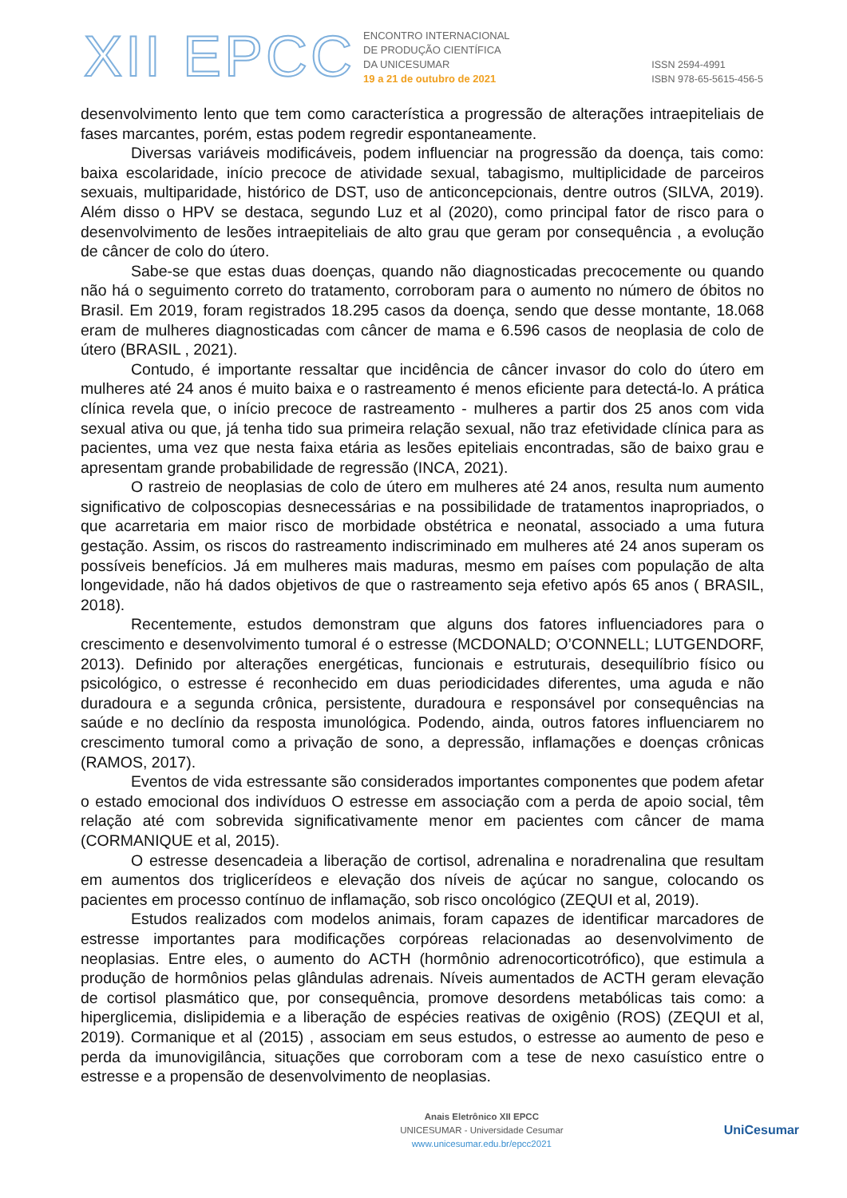XII EPCC
ENCONTRO INTERNACIONAL
DE PRODUÇÃO CIENTÍFICA
DA UNICESUMAR
19 a 21 de outubro de 2021
ISSN 2594-4991
ISBN 978-65-5615-456-5
desenvolvimento lento que tem como característica a progressão de alterações intraepiteliais de fases marcantes, porém, estas podem regredir espontaneamente.
Diversas variáveis modificáveis, podem influenciar na progressão da doença, tais como: baixa escolaridade, início precoce de atividade sexual, tabagismo, multiplicidade de parceiros sexuais, multiparidade, histórico de DST, uso de anticoncepcionais, dentre outros (SILVA, 2019). Além disso o HPV se destaca, segundo Luz et al (2020), como principal fator de risco para o desenvolvimento de lesões intraepiteliais de alto grau que geram por consequência , a evolução de câncer de colo do útero.
Sabe-se que estas duas doenças, quando não diagnosticadas precocemente ou quando não há o seguimento correto do tratamento, corroboram para o aumento no número de óbitos no Brasil. Em 2019, foram registrados 18.295 casos da doença, sendo que desse montante, 18.068 eram de mulheres diagnosticadas com câncer de mama e 6.596 casos de neoplasia de colo de útero (BRASIL , 2021).
Contudo, é importante ressaltar que incidência de câncer invasor do colo do útero em mulheres até 24 anos é muito baixa e o rastreamento é menos eficiente para detectá-lo. A prática clínica revela que, o início precoce de rastreamento - mulheres a partir dos 25 anos com vida sexual ativa ou que, já tenha tido sua primeira relação sexual, não traz efetividade clínica para as pacientes, uma vez que nesta faixa etária as lesões epiteliais encontradas, são de baixo grau e apresentam grande probabilidade de regressão (INCA, 2021).
O rastreio de neoplasias de colo de útero em mulheres até 24 anos, resulta num aumento significativo de colposcopias desnecessárias e na possibilidade de tratamentos inapropriados, o que acarretaria em maior risco de morbidade obstétrica e neonatal, associado a uma futura gestação. Assim, os riscos do rastreamento indiscriminado em mulheres até 24 anos superam os possíveis benefícios. Já em mulheres mais maduras, mesmo em países com população de alta longevidade, não há dados objetivos de que o rastreamento seja efetivo após 65 anos ( BRASIL, 2018).
Recentemente, estudos demonstram que alguns dos fatores influenciadores para o crescimento e desenvolvimento tumoral é o estresse (MCDONALD; O’CONNELL; LUTGENDORF, 2013). Definido por alterações energéticas, funcionais e estruturais, desequilíbrio físico ou psicológico, o estresse é reconhecido em duas periodicidades diferentes, uma aguda e não duradoura e a segunda crônica, persistente, duradoura e responsável por consequências na saúde e no declínio da resposta imunológica. Podendo, ainda, outros fatores influenciarem no crescimento tumoral como a privação de sono, a depressão, inflamações e doenças crônicas (RAMOS, 2017).
Eventos de vida estressante são considerados importantes componentes que podem afetar o estado emocional dos indivíduos O estresse em associação com a perda de apoio social, têm relação até com sobrevida significativamente menor em pacientes com câncer de mama (CORMANIQUE et al, 2015).
O estresse desencadeia a liberação de cortisol, adrenalina e noradrenalina que resultam em aumentos dos triglicerídeos e elevação dos níveis de açúcar no sangue, colocando os pacientes em processo contínuo de inflamação, sob risco oncológico (ZEQUI et al, 2019).
Estudos realizados com modelos animais, foram capazes de identificar marcadores de estresse importantes para modificações corpóreas relacionadas ao desenvolvimento de neoplasias. Entre eles, o aumento do ACTH (hormônio adrenocorticotrófico), que estimula a produção de hormônios pelas glândulas adrenais. Níveis aumentados de ACTH geram elevação de cortisol plasmático que, por consequência, promove desordens metabólicas tais como: a hiperglicemia, dislipidemia e a liberação de espécies reativas de oxigênio (ROS) (ZEQUI et al, 2019). Cormanique et al (2015) , associam em seus estudos, o estresse ao aumento de peso e perda da imunovigilância, situações que corroboram com a tese de nexo casuístico entre o estresse e a propensão de desenvolvimento de neoplasias.
Anais Eletrônico XII EPCC
UNICESUMAR - Universidade Cesumar
www.unicesumar.edu.br/epcc2021
UniCesumar